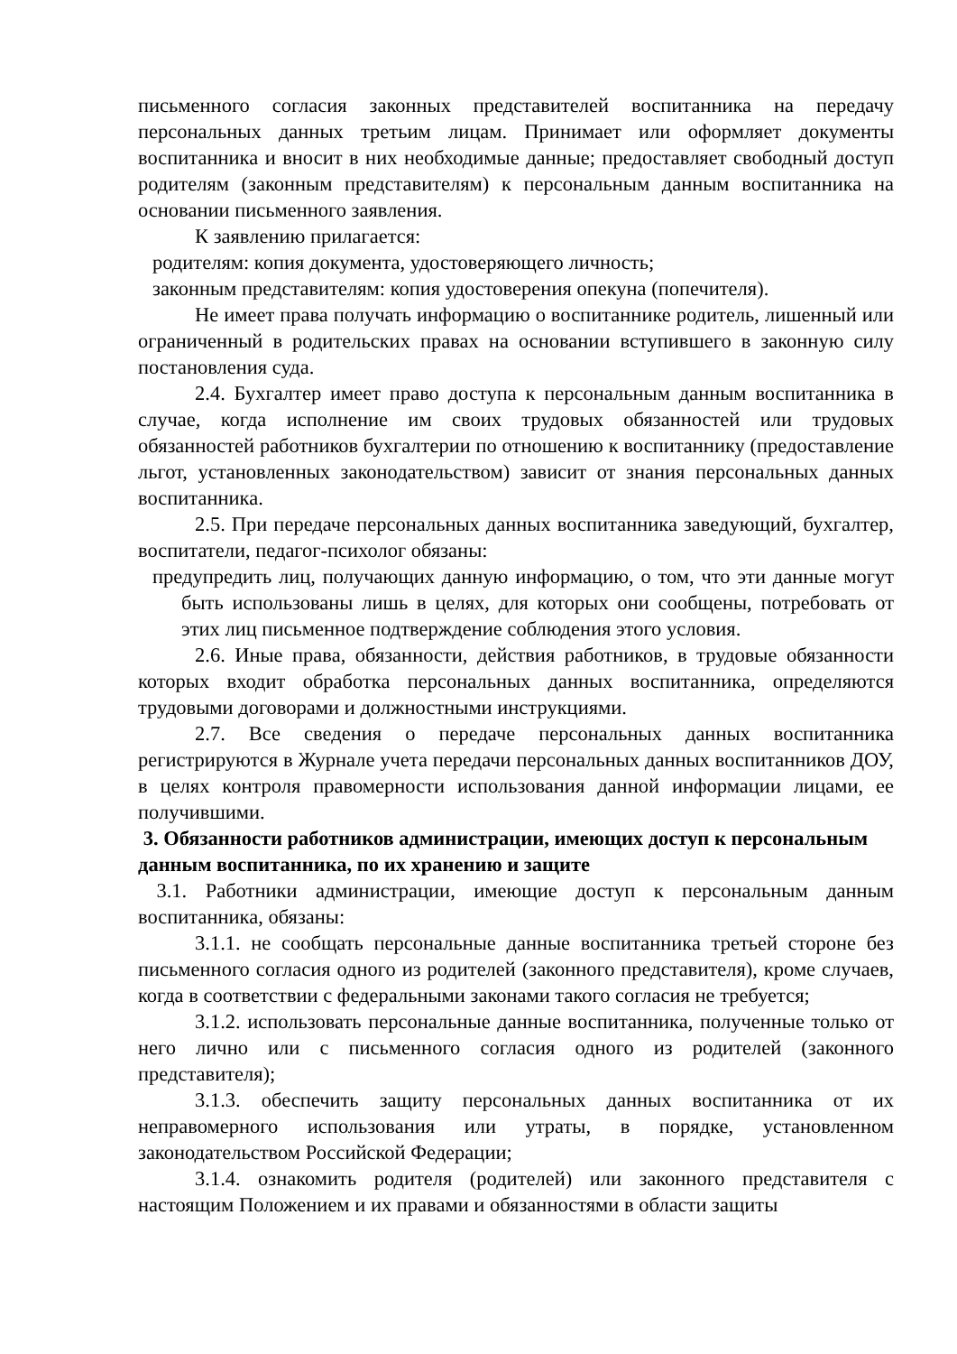письменного согласия законных представителей воспитанника на передачу персональных данных третьим лицам. Принимает или оформляет документы воспитанника и вносит в них необходимые данные; предоставляет свободный доступ родителям (законным представителям) к персональным данным воспитанника на основании письменного заявления.
К заявлению прилагается:
родителям: копия документа, удостоверяющего личность;
законным представителям: копия удостоверения опекуна (попечителя).
Не имеет права получать информацию о воспитаннике родитель, лишенный или ограниченный в родительских правах на основании вступившего в законную силу постановления суда.
2.4. Бухгалтер имеет право доступа к персональным данным воспитанника в случае, когда исполнение им своих трудовых обязанностей или трудовых обязанностей работников бухгалтерии по отношению к воспитаннику (предоставление льгот, установленных законодательством) зависит от знания персональных данных воспитанника.
2.5. При передаче персональных данных воспитанника заведующий, бухгалтер, воспитатели, педагог-психолог обязаны:
предупредить лиц, получающих данную информацию, о том, что эти данные могут быть использованы лишь в целях, для которых они сообщены, потребовать от этих лиц письменное подтверждение соблюдения этого условия.
2.6. Иные права, обязанности, действия работников, в трудовые обязанности которых входит обработка персональных данных воспитанника, определяются трудовыми договорами и должностными инструкциями.
2.7. Все сведения о передаче персональных данных воспитанника регистрируются в Журнале учета передачи персональных данных воспитанников ДОУ, в целях контроля правомерности использования данной информации лицами, ее получившими.
3. Обязанности работников администрации, имеющих доступ к персональным данным воспитанника, по их хранению и защите
3.1. Работники администрации, имеющие доступ к персональным данным воспитанника, обязаны:
3.1.1. не сообщать персональные данные воспитанника третьей стороне без письменного согласия одного из родителей (законного представителя), кроме случаев, когда в соответствии с федеральными законами такого согласия не требуется;
3.1.2. использовать персональные данные воспитанника, полученные только от него лично или с письменного согласия одного из родителей (законного представителя);
3.1.3. обеспечить защиту персональных данных воспитанника от их неправомерного использования или утраты, в порядке, установленном законодательством Российской Федерации;
3.1.4. ознакомить родителя (родителей) или законного представителя с настоящим Положением и их правами и обязанностями в области защиты